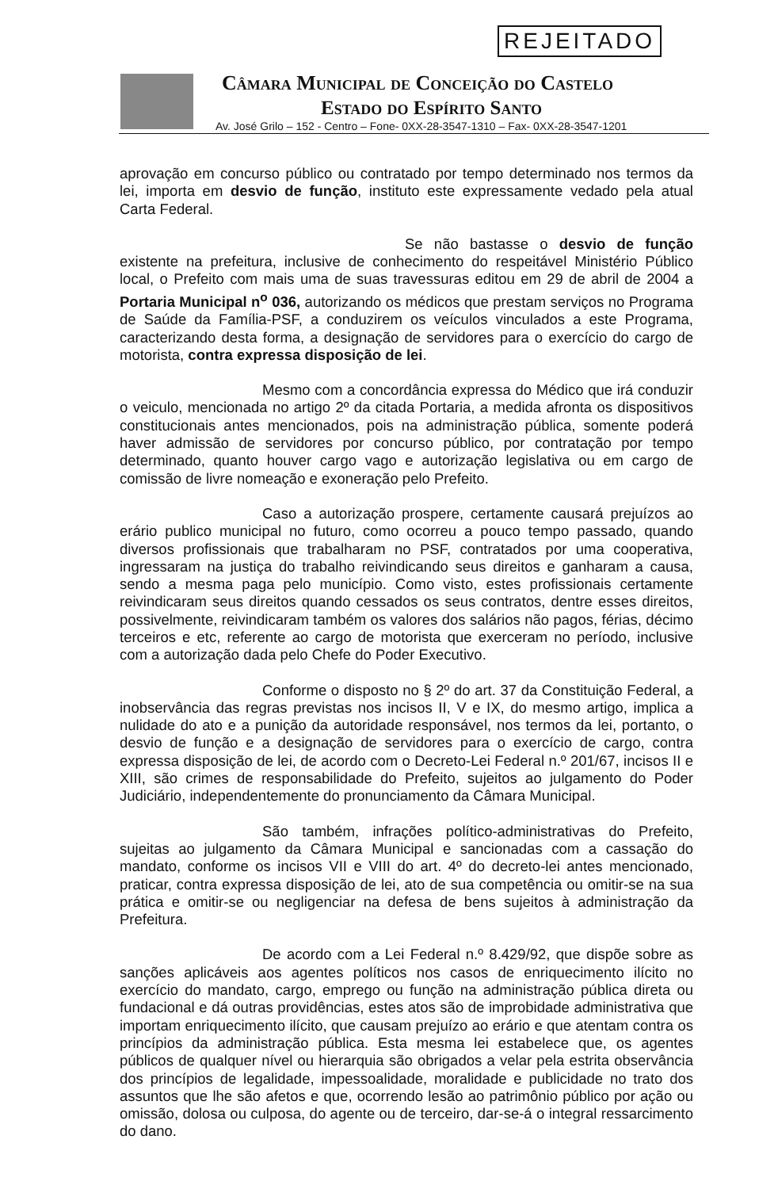REJEITADO
Câmara Municipal de Conceição do Castelo
Estado do Espírito Santo
Av. José Grilo – 152 - Centro – Fone- 0XX-28-3547-1310 – Fax- 0XX-28-3547-1201
aprovação em concurso público ou contratado por tempo determinado nos termos da lei, importa em desvio de função, instituto este expressamente vedado pela atual Carta Federal.
Se não bastasse o desvio de função existente na prefeitura, inclusive de conhecimento do respeitável Ministério Público local, o Prefeito com mais uma de suas travessuras editou em 29 de abril de 2004 a Portaria Municipal n<sup>o</sup> 036, autorizando os médicos que prestam serviços no Programa de Saúde da Família-PSF, a conduzirem os veículos vinculados a este Programa, caracterizando desta forma, a designação de servidores para o exercício do cargo de motorista, contra expressa disposição de lei.
Mesmo com a concordância expressa do Médico que irá conduzir o veiculo, mencionada no artigo 2º da citada Portaria, a medida afronta os dispositivos constitucionais antes mencionados, pois na administração pública, somente poderá haver admissão de servidores por concurso público, por contratação por tempo determinado, quanto houver cargo vago e autorização legislativa ou em cargo de comissão de livre nomeação e exoneração pelo Prefeito.
Caso a autorização prospere, certamente causará prejuízos ao erário publico municipal no futuro, como ocorreu a pouco tempo passado, quando diversos profissionais que trabalharam no PSF, contratados por uma cooperativa, ingressaram na justiça do trabalho reivindicando seus direitos e ganharam a causa, sendo a mesma paga pelo município. Como visto, estes profissionais certamente reivindicaram seus direitos quando cessados os seus contratos, dentre esses direitos, possivelmente, reivindicaram também os valores dos salários não pagos, férias, décimo terceiros e etc, referente ao cargo de motorista que exerceram no período, inclusive com a autorização dada pelo Chefe do Poder Executivo.
Conforme o disposto no § 2º do art. 37 da Constituição Federal, a inobservância das regras previstas nos incisos II, V e IX, do mesmo artigo, implica a nulidade do ato e a punição da autoridade responsável, nos termos da lei, portanto, o desvio de função e a designação de servidores para o exercício de cargo, contra expressa disposição de lei, de acordo com o Decreto-Lei Federal n.º 201/67, incisos II e XIII, são crimes de responsabilidade do Prefeito, sujeitos ao julgamento do Poder Judiciário, independentemente do pronunciamento da Câmara Municipal.
São também, infrações político-administrativas do Prefeito, sujeitas ao julgamento da Câmara Municipal e sancionadas com a cassação do mandato, conforme os incisos VII e VIII do art. 4º do decreto-lei antes mencionado, praticar, contra expressa disposição de lei, ato de sua competência ou omitir-se na sua prática e omitir-se ou negligenciar na defesa de bens sujeitos à administração da Prefeitura.
De acordo com a Lei Federal n.º 8.429/92, que dispõe sobre as sanções aplicáveis aos agentes políticos nos casos de enriquecimento ilícito no exercício do mandato, cargo, emprego ou função na administração pública direta ou fundacional e dá outras providências, estes atos são de improbidade administrativa que importam enriquecimento ilícito, que causam prejuízo ao erário e que atentam contra os princípios da administração pública. Esta mesma lei estabelece que, os agentes públicos de qualquer nível ou hierarquia são obrigados a velar pela estrita observância dos princípios de legalidade, impessoalidade, moralidade e publicidade no trato dos assuntos que lhe são afetos e que, ocorrendo lesão ao patrimônio público por ação ou omissão, dolosa ou culposa, do agente ou de terceiro, dar-se-á o integral ressarcimento do dano.